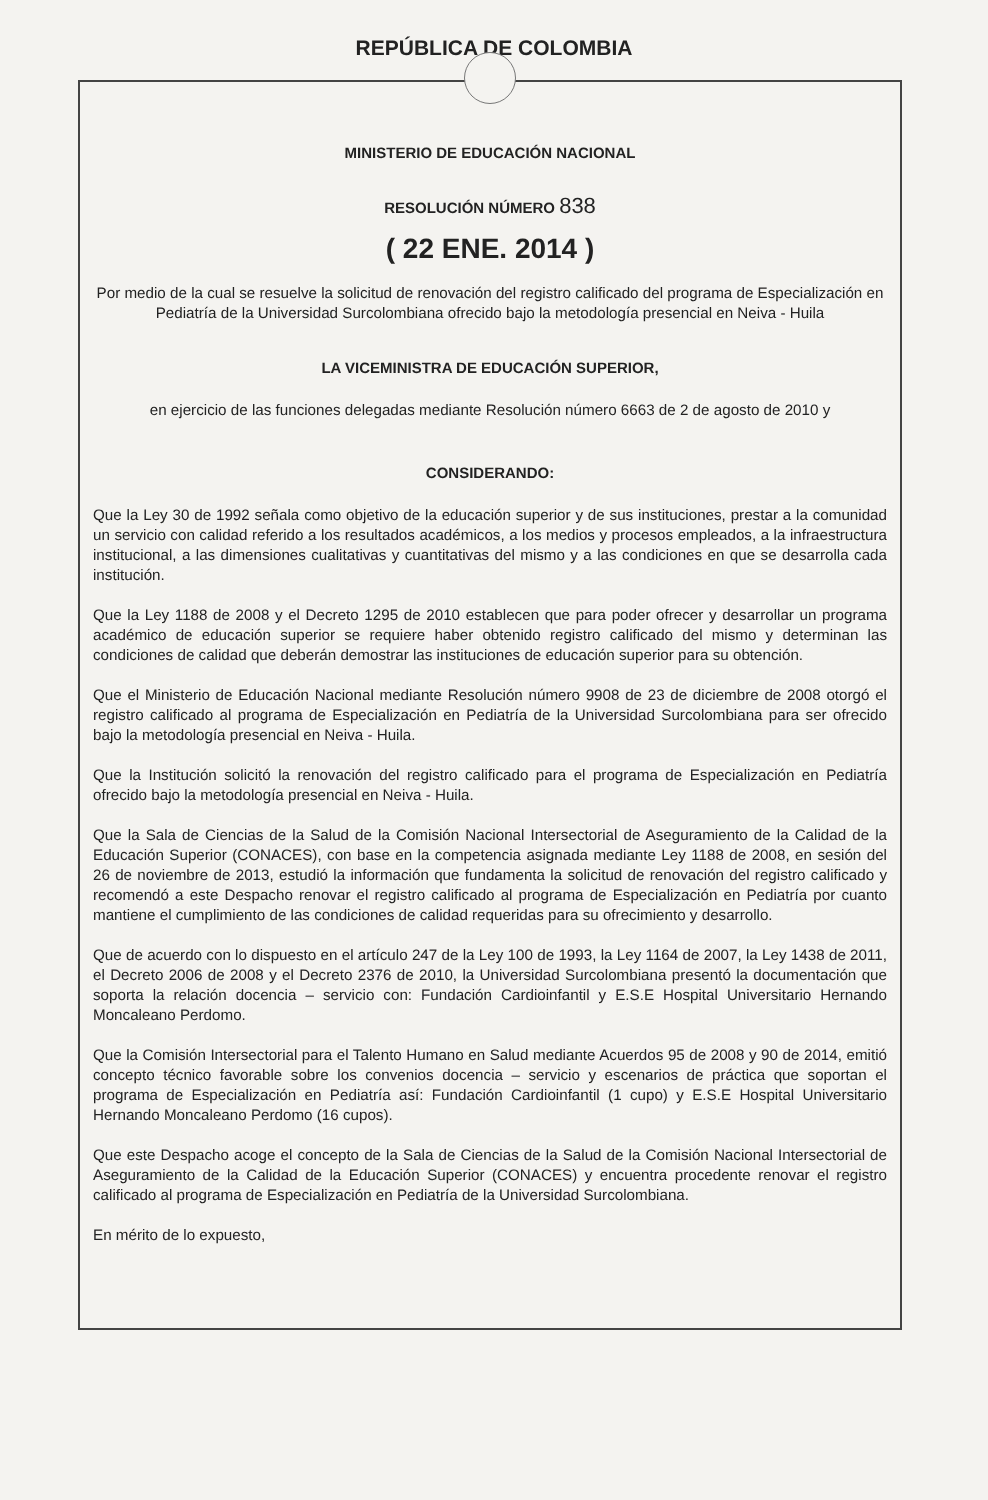REPÚBLICA DE COLOMBIA
MINISTERIO DE EDUCACIÓN NACIONAL
RESOLUCIÓN NÚMERO 838
( 22 ENE. 2014 )
Por medio de la cual se resuelve la solicitud de renovación del registro calificado del programa de Especialización en Pediatría de la Universidad Surcolombiana ofrecido bajo la metodología presencial en Neiva - Huila
LA VICEMINISTRA DE EDUCACIÓN SUPERIOR,
en ejercicio de las funciones delegadas mediante Resolución número 6663 de 2 de agosto de 2010 y
CONSIDERANDO:
Que la Ley 30 de 1992 señala como objetivo de la educación superior y de sus instituciones, prestar a la comunidad un servicio con calidad referido a los resultados académicos, a los medios y procesos empleados, a la infraestructura institucional, a las dimensiones cualitativas y cuantitativas del mismo y a las condiciones en que se desarrolla cada institución.
Que la Ley 1188 de 2008 y el Decreto 1295 de 2010 establecen que para poder ofrecer y desarrollar un programa académico de educación superior se requiere haber obtenido registro calificado del mismo y determinan las condiciones de calidad que deberán demostrar las instituciones de educación superior para su obtención.
Que el Ministerio de Educación Nacional mediante Resolución número 9908 de 23 de diciembre de 2008 otorgó el registro calificado al programa de Especialización en Pediatría de la Universidad Surcolombiana para ser ofrecido bajo la metodología presencial en Neiva - Huila.
Que la Institución solicitó la renovación del registro calificado para el programa de Especialización en Pediatría ofrecido bajo la metodología presencial en Neiva - Huila.
Que la Sala de Ciencias de la Salud de la Comisión Nacional Intersectorial de Aseguramiento de la Calidad de la Educación Superior (CONACES), con base en la competencia asignada mediante Ley 1188 de 2008, en sesión del 26 de noviembre de 2013, estudió la información que fundamenta la solicitud de renovación del registro calificado y recomendó a este Despacho renovar el registro calificado al programa de Especialización en Pediatría por cuanto mantiene el cumplimiento de las condiciones de calidad requeridas para su ofrecimiento y desarrollo.
Que de acuerdo con lo dispuesto en el artículo 247 de la Ley 100 de 1993, la Ley 1164 de 2007, la Ley 1438 de 2011, el Decreto 2006 de 2008 y el Decreto 2376 de 2010, la Universidad Surcolombiana presentó la documentación que soporta la relación docencia – servicio con: Fundación Cardioinfantil y E.S.E Hospital Universitario Hernando Moncaleano Perdomo.
Que la Comisión Intersectorial para el Talento Humano en Salud mediante Acuerdos 95 de 2008 y 90 de 2014, emitió concepto técnico favorable sobre los convenios docencia – servicio y escenarios de práctica que soportan el programa de Especialización en Pediatría así: Fundación Cardioinfantil (1 cupo) y E.S.E Hospital Universitario Hernando Moncaleano Perdomo (16 cupos).
Que este Despacho acoge el concepto de la Sala de Ciencias de la Salud de la Comisión Nacional Intersectorial de Aseguramiento de la Calidad de la Educación Superior (CONACES) y encuentra procedente renovar el registro calificado al programa de Especialización en Pediatría de la Universidad Surcolombiana.
En mérito de lo expuesto,